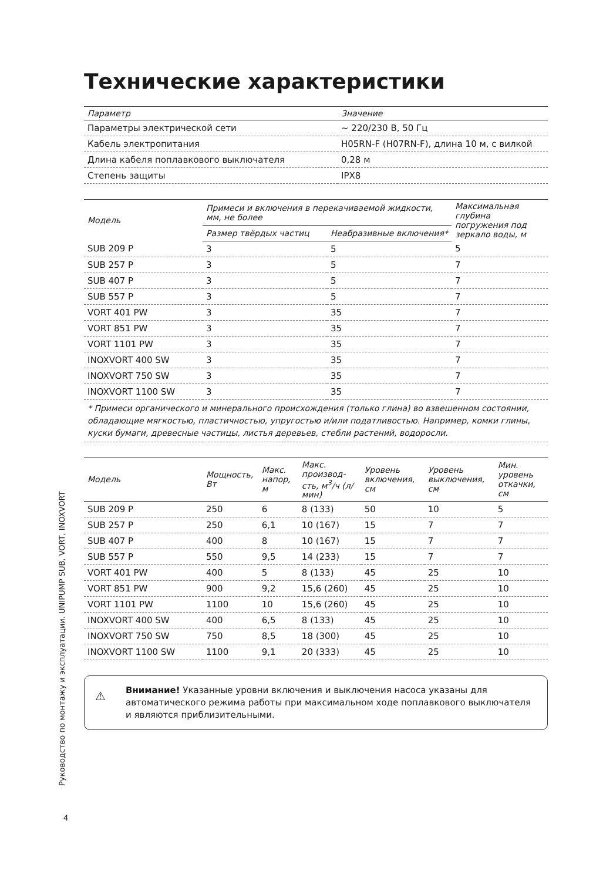Руководство по монтажу и эксплуатации. UNIPUMP SUB, VORT, INOXVORT
Технические характеристики
| Параметр | Значение |
| --- | --- |
| Параметры электрической сети | ~ 220/230 В, 50 Гц |
| Кабель электропитания | H05RN-F (H07RN-F), длина 10 м, с вилкой |
| Длина кабеля поплавкового выключателя | 0,28 м |
| Степень защиты | IPX8 |
| Модель | Примеси и включения в перекачиваемой жидкости, мм, не более | | Максимальная глубина погружения под зеркало воды, м |
| --- | --- | --- | --- |
| | Размер твёрдых частиц | Неабразивные включения* | |
| SUB 209 P | 3 | 5 | 5 |
| SUB 257 P | 3 | 5 | 7 |
| SUB 407 P | 3 | 5 | 7 |
| SUB 557 P | 3 | 5 | 7 |
| VORT 401 PW | 3 | 35 | 7 |
| VORT 851 PW | 3 | 35 | 7 |
| VORT 1101 PW | 3 | 35 | 7 |
| INOXVORT 400 SW | 3 | 35 | 7 |
| INOXVORT 750 SW | 3 | 35 | 7 |
| INOXVORT 1100 SW | 3 | 35 | 7 |
| * Примеси органического и минерального происхождения (только глина) во взвешенном состоянии, обладающие мягкостью, пластичностью, упругостью и/или податливостью. Например, комки глины, куски бумаги, древесные частицы, листья деревьев, стебли растений, водоросли. | | | |
| Модель | Мощность, Вт | Макс. напор, м | Макс. производ-сть, м<sup>3</sup>/ч (л/мин) | Уровень включения, см | Уровень выключения, см | Мин. уровень откачки, см |
| --- | --- | --- | --- | --- | --- | --- |
| SUB 209 P | 250 | 6 | 8 (133) | 50 | 10 | 5 |
| SUB 257 P | 250 | 6,1 | 10 (167) | 15 | 7 | 7 |
| SUB 407 P | 400 | 8 | 10 (167) | 15 | 7 | 7 |
| SUB 557 P | 550 | 9,5 | 14 (233) | 15 | 7 | 7 |
| VORT 401 PW | 400 | 5 | 8 (133) | 45 | 25 | 10 |
| VORT 851 PW | 900 | 9,2 | 15,6 (260) | 45 | 25 | 10 |
| VORT 1101 PW | 1100 | 10 | 15,6 (260) | 45 | 25 | 10 |
| INOXVORT 400 SW | 400 | 6,5 | 8 (133) | 45 | 25 | 10 |
| INOXVORT 750 SW | 750 | 8,5 | 18 (300) | 45 | 25 | 10 |
| INOXVORT 1100 SW | 1100 | 9,1 | 20 (333) | 45 | 25 | 10 |
⚠
Внимание! Указанные уровни включения и выключения насоса указаны для автоматического режима работы при максимальном ходе поплавкового выключателя и являются приблизительными.
4